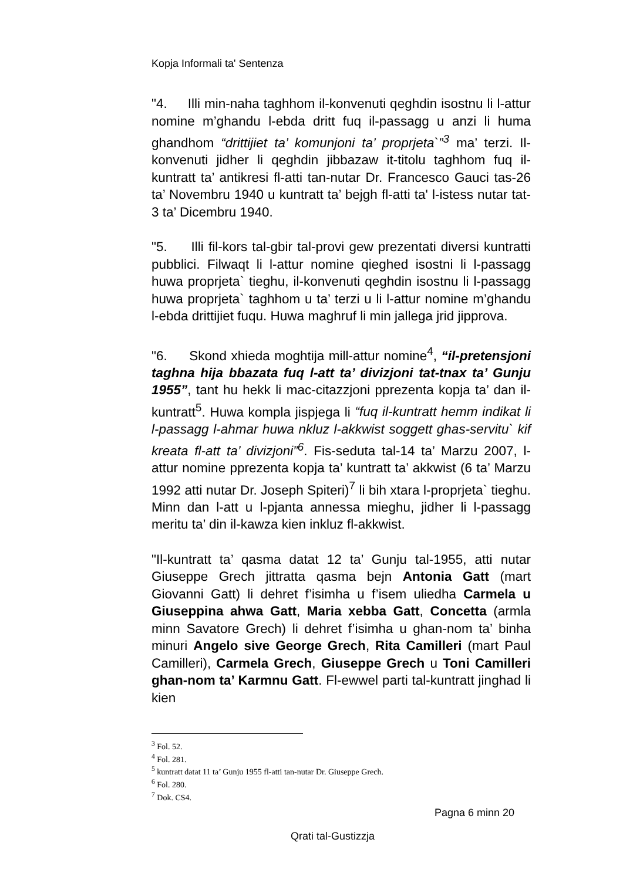Kopja Informali ta' Sentenza
"4. Illi min-naha taghhom il-konvenuti qeghdin isostnu li l-attur nomine m’ghandu l-ebda dritt fuq il-passagg u anzi li huma ghandhom “drittijiet ta’ komunjoni ta’ proprjeta`”<sup>3</sup> ma’ terzi. Il-konvenuti jidher li qeghdin jibbazaw it-titolu taghhom fuq il-kuntratt ta’ antikresi fl-atti tan-nutar Dr. Francesco Gauci tas-26 ta’ Novembru 1940 u kuntratt ta’ bejgh fl-atti ta' l-istess nutar tat-3 ta’ Dicembru 1940.
"5. Illi fil-kors tal-gbir tal-provi gew prezentati diversi kuntratti pubblici. Filwaqt li l-attur nomine qieghed isostni li l-passagg huwa proprjeta` tieghu, il-konvenuti qeghdin isostnu li l-passagg huwa proprjeta` taghhom u ta’ terzi u li l-attur nomine m’ghandu l-ebda drittijiet fuqu. Huwa maghruf li min jallega jrid jipprova.
"6. Skond xhieda moghtija mill-attur nomine<sup>4</sup>, “il-pretensjoni taghna hija bbazata fuq l-att ta’ divizjoni tat-tnax ta’ Gunju 1955”, tant hu hekk li mac-citazzjoni pprezenta kopja ta’ dan il-kuntratt<sup>5</sup>. Huwa kompla jispjega li “fuq il-kuntratt hemm indikat li l-passagg l-ahmar huwa nkluz l-akkwist soggett ghas-servitu` kif kreata fl-att ta’ divizjoni”<sup>6</sup>. Fis-seduta tal-14 ta’ Marzu 2007, l-attur nomine pprezenta kopja ta’ kuntratt ta’ akkwist (6 ta’ Marzu 1992 atti nutar Dr. Joseph Spiteri)<sup>7</sup> li bih xtara l-proprjeta` tieghu. Minn dan l-att u l-pjanta annessa mieghu, jidher li l-passagg meritu ta’ din il-kawza kien inkluz fl-akkwist.
"Il-kuntratt ta’ qasma datat 12 ta’ Gunju tal-1955, atti nutar Giuseppe Grech jittratta qasma bejn Antonia Gatt (mart Giovanni Gatt) li dehret f’isimha u f’isem uliedha Carmela u Giuseppina ahwa Gatt, Maria xebba Gatt, Concetta (armla minn Savatore Grech) li dehret f’isimha u ghan-nom ta’ binha minuri Angelo sive George Grech, Rita Camilleri (mart Paul Camilleri), Carmela Grech, Giuseppe Grech u Toni Camilleri ghan-nom ta’ Karmnu Gatt. Fl-ewwel parti tal-kuntratt jinghad li kien
<sup>3</sup> Fol. 52.
<sup>4</sup> Fol. 281.
<sup>5</sup> kuntratt datat 11 ta’ Gunju 1955 fl-atti tan-nutar Dr. Giuseppe Grech.
<sup>6</sup> Fol. 280.
<sup>7</sup> Dok. CS4.
Pagna 6 minn 20
Qrati tal-Gustizzja